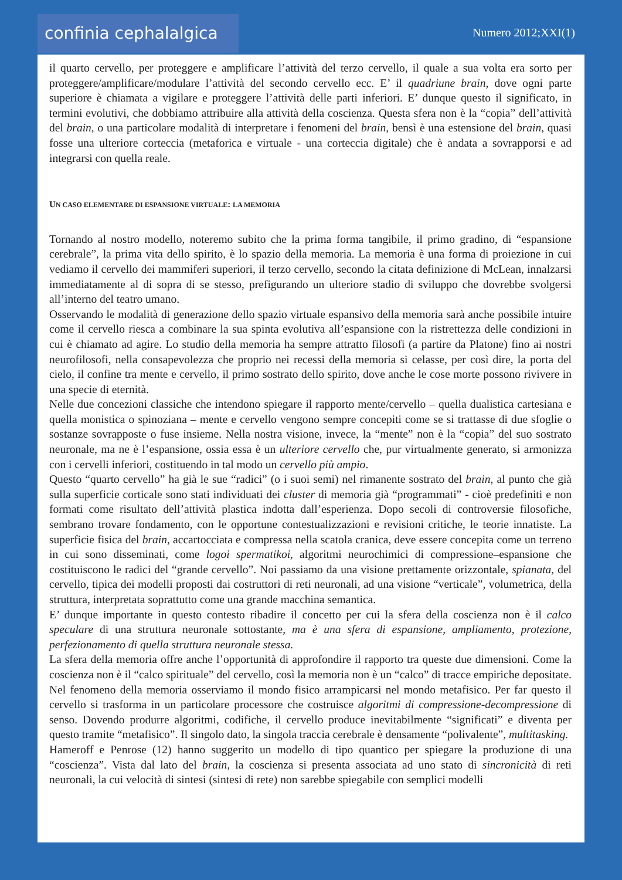confinia cephalalgica
Numero 2012;XXI(1)
il quarto cervello, per proteggere e amplificare l’attività del terzo cervello, il quale a sua volta era sorto per proteggere/amplificare/modulare l’attività del secondo cervello ecc. E’ il quadriune brain, dove ogni parte superiore è chiamata a vigilare e proteggere l’attività delle parti inferiori. E’ dunque questo il significato, in termini evolutivi, che dobbiamo attribuire alla attività della coscienza. Questa sfera non è la “copia” dell’attività del brain, o una particolare modalità di interpretare i fenomeni del brain, bensì è una estensione del brain, quasi fosse una ulteriore corteccia (metaforica e virtuale - una corteccia digitale) che è andata a sovrapporsi e ad integrarsi con quella reale.
UN CASO ELEMENTARE DI ESPANSIONE VIRTUALE: LA MEMORIA
Tornando al nostro modello, noteremo subito che la prima forma tangibile, il primo gradino, di “espansione cerebrale”, la prima vita dello spirito, è lo spazio della memoria. La memoria è una forma di proiezione in cui vediamo il cervello dei mammiferi superiori, il terzo cervello, secondo la citata definizione di McLean, innalzarsi immediatamente al di sopra di se stesso, prefigurando un ulteriore stadio di sviluppo che dovrebbe svolgersi all’interno del teatro umano.
Osservando le modalità di generazione dello spazio virtuale espansivo della memoria sarà anche possibile intuire come il cervello riesca a combinare la sua spinta evolutiva all’espansione con la ristrettezza delle condizioni in cui è chiamato ad agire. Lo studio della memoria ha sempre attratto filosofi (a partire da Platone) fino ai nostri neurofilosofi, nella consapevolezza che proprio nei recessi della memoria si celasse, per così dire, la porta del cielo, il confine tra mente e cervello, il primo sostrato dello spirito, dove anche le cose morte possono rivivere in una specie di eternità.
Nelle due concezioni classiche che intendono spiegare il rapporto mente/cervello – quella dualistica cartesiana e quella monistica o spinoziana – mente e cervello vengono sempre concepiti come se si trattasse di due sfoglie o sostanze sovrapposte o fuse insieme. Nella nostra visione, invece, la “mente” non è la “copia” del suo sostrato neuronale, ma ne è l’espansione, ossia essa è un ulteriore cervello che, pur virtualmente generato, si armonizza con i cervelli inferiori, costituendo in tal modo un cervello più ampio.
Questo “quarto cervello” ha già le sue “radici” (o i suoi semi) nel rimanente sostrato del brain, al punto che già sulla superficie corticale sono stati individuati dei cluster di memoria già “programmati” - cioè predefiniti e non formati come risultato dell’attività plastica indotta dall’esperienza. Dopo secoli di controversie filosofiche, sembrano trovare fondamento, con le opportune contestualizzazioni e revisioni critiche, le teorie innatiste. La superficie fisica del brain, accartocciata e compressa nella scatola cranica, deve essere concepita come un terreno in cui sono disseminati, come logoi spermatikoi, algoritmi neurochimici di compressione–espansione che costituiscono le radici del “grande cervello”. Noi passiamo da una visione prettamente orizzontale, spianata, del cervello, tipica dei modelli proposti dai costruttori di reti neuronali, ad una visione “verticale”, volumetrica, della struttura, interpretata soprattutto come una grande macchina semantica.
E’ dunque importante in questo contesto ribadire il concetto per cui la sfera della coscienza non è il calco speculare di una struttura neuronale sottostante, ma è una sfera di espansione, ampliamento, protezione, perfezionamento di quella struttura neuronale stessa.
La sfera della memoria offre anche l’opportunità di approfondire il rapporto tra queste due dimensioni. Come la coscienza non è il “calco spirituale” del cervello, così la memoria non è un “calco” di tracce empiriche depositate. Nel fenomeno della memoria osserviamo il mondo fisico arrampicarsi nel mondo metafisico. Per far questo il cervello si trasforma in un particolare processore che costruisce algoritmi di compressione-decompressione di senso. Dovendo produrre algoritmi, codifiche, il cervello produce inevitabilmente “significati” e diventa per questo tramite “metafisico”. Il singolo dato, la singola traccia cerebrale è densamente “polivalente”, multitasking.
Hameroff e Penrose (12) hanno suggerito un modello di tipo quantico per spiegare la produzione di una “coscienza”. Vista dal lato del brain, la coscienza si presenta associata ad uno stato di sincronicità di reti neuronali, la cui velocità di sintesi (sintesi di rete) non sarebbe spiegabile con semplici modelli